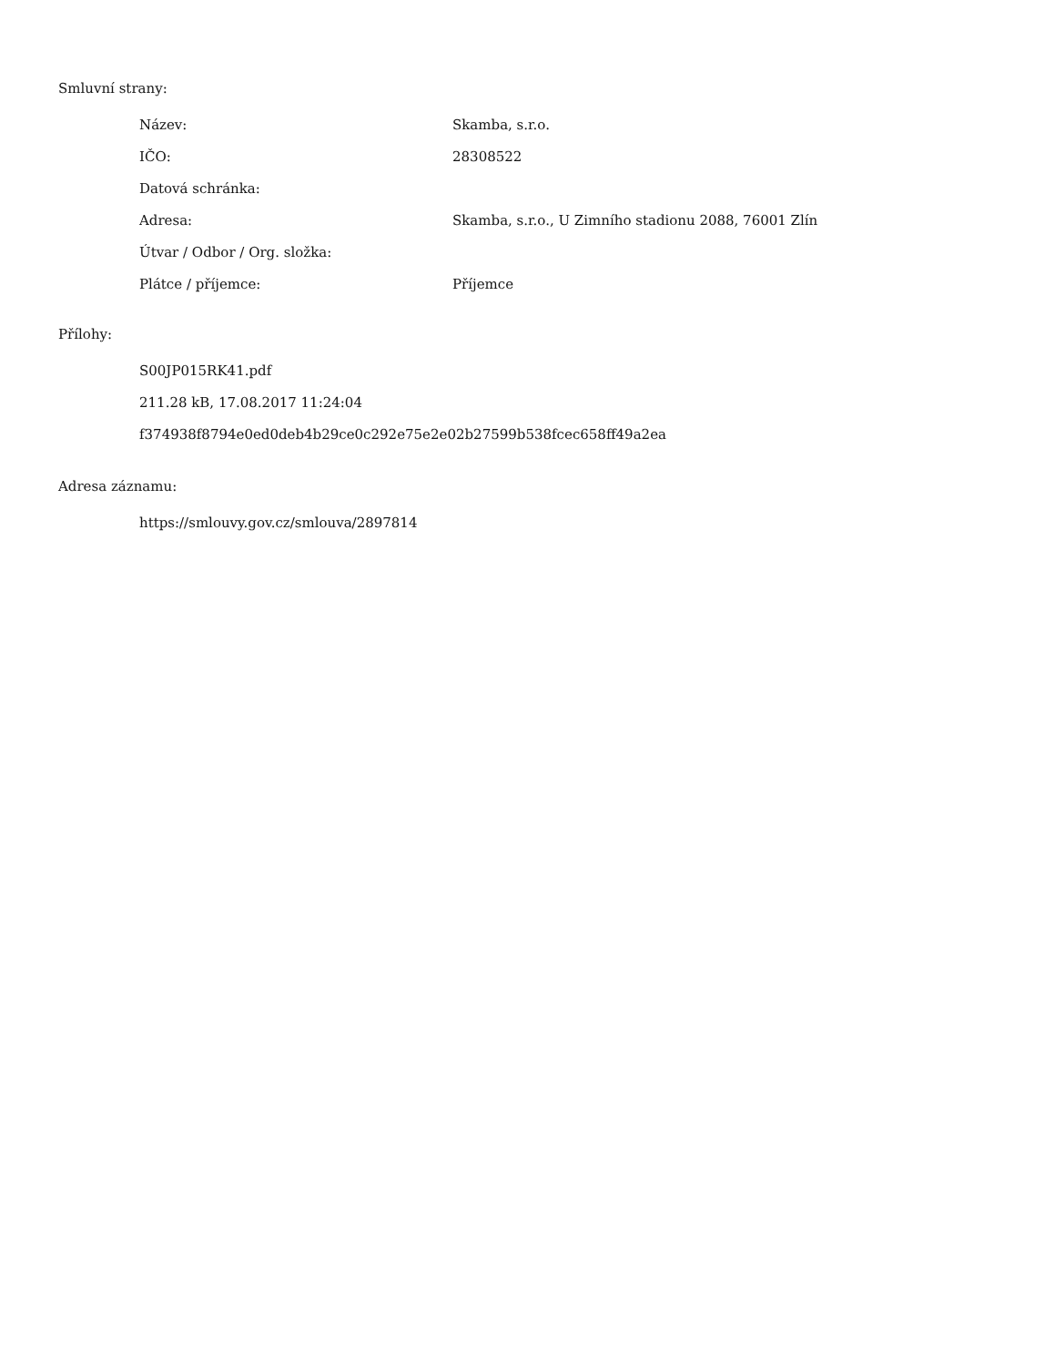Smluvní strany:
| Název: | Skamba, s.r.o. |
| IČO: | 28308522 |
| Datová schránka: | |
| Adresa: | Skamba, s.r.o., U Zimního stadionu 2088, 76001 Zlín |
| Útvar / Odbor / Org. složka: | |
| Plátce / příjemce: | Příjemce |
Přílohy:
S00JP015RK41.pdf
211.28 kB, 17.08.2017 11:24:04
f374938f8794e0ed0deb4b29ce0c292e75e2e02b27599b538fcec658ff49a2ea
Adresa záznamu:
https://smlouvy.gov.cz/smlouva/2897814